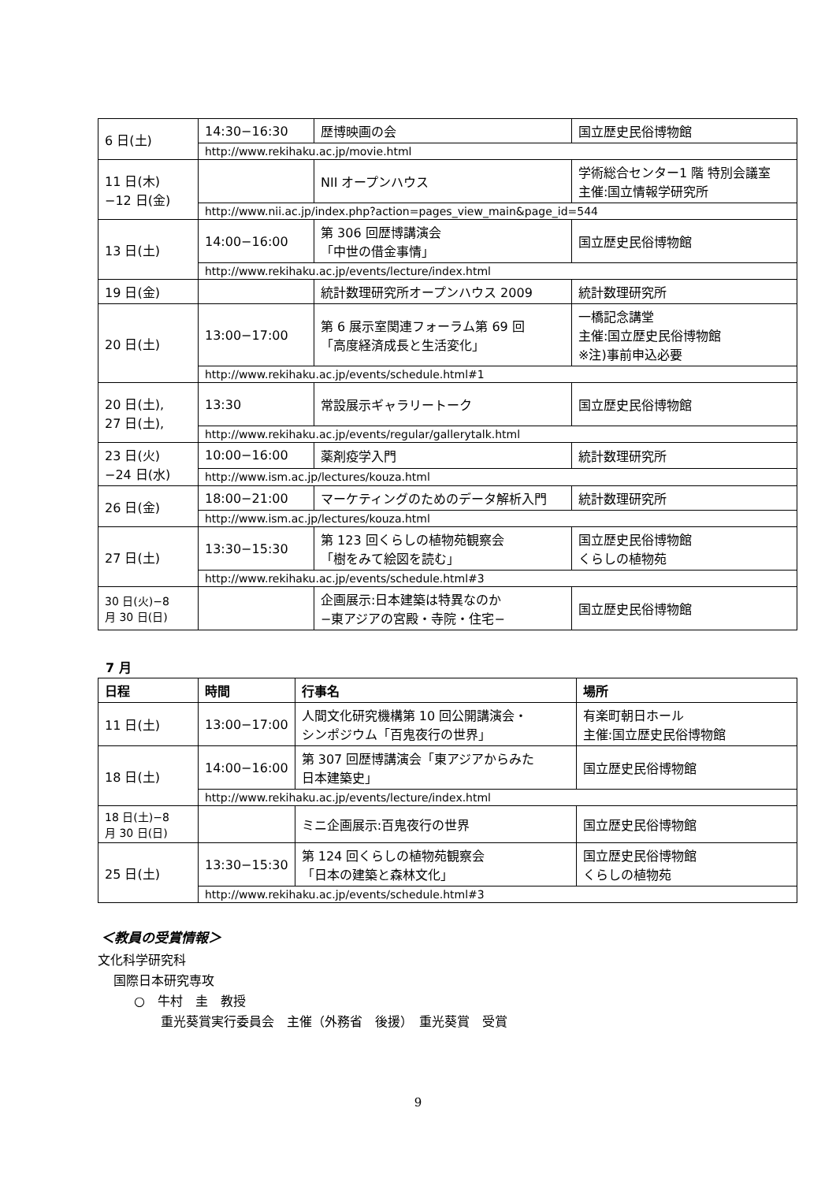| 6 日(土) | 14:30−16:30 | 歴博映画の会 | 国立歴史民俗博物館 |
| | http://www.rekihaku.ac.jp/movie.html | | |
| 11 日(木) −12 日(金) | | NII オープンハウス | 学術総合センター1 階 特別会議室 主催:国立情報学研究所 |
| | http://www.nii.ac.jp/index.php?action=pages_view_main&page_id=544 | | |
| 13 日(土) | 14:00−16:00 | 第 306 回歴博講演会 「中世の借金事情」 | 国立歴史民俗博物館 |
| | http://www.rekihaku.ac.jp/events/lecture/index.html | | |
| 19 日(金) | | 統計数理研究所オープンハウス 2009 | 統計数理研究所 |
| 20 日(土) | 13:00−17:00 | 第 6 展示室関連フォーラム第 69 回 「高度経済成長と生活変化」 | 一橋記念講堂 主催:国立歴史民俗博物館 ※注)事前申込必要 |
| | http://www.rekihaku.ac.jp/events/schedule.html#1 | | |
| 20 日(土), 27 日(土), | 13:30 | 常設展示ギャラリートーク | 国立歴史民俗博物館 |
| | http://www.rekihaku.ac.jp/events/regular/gallerytalk.html | | |
| 23 日(火) −24 日(水) | 10:00−16:00 | 薬剤疫学入門 | 統計数理研究所 |
| | http://www.ism.ac.jp/lectures/kouza.html | | |
| 26 日(金) | 18:00−21:00 | マーケティングのためのデータ解析入門 | 統計数理研究所 |
| | http://www.ism.ac.jp/lectures/kouza.html | | |
| 27 日(土) | 13:30−15:30 | 第 123 回くらしの植物苑観察会 「樹をみて絵図を読む」 | 国立歴史民俗博物館 くらしの植物苑 |
| | http://www.rekihaku.ac.jp/events/schedule.html#3 | | |
| 30 日(火)−8 月 30 日(日) | | 企画展示:日本建築は特異なのか −東アジアの宮殿・寺院・住宅− | 国立歴史民俗博物館 |
7 月
| 日程 | 時間 | 行事名 | 場所 |
| --- | --- | --- | --- |
| 11 日(土) | 13:00−17:00 | 人間文化研究機構第 10 回公開講演会・ シンポジウム「百鬼夜行の世界」 | 有楽町朝日ホール 主催:国立歴史民俗博物館 |
| 18 日(土) | 14:00−16:00 | 第 307 回歴博講演会「東アジアからみた 日本建築史」 | 国立歴史民俗博物館 |
| | http://www.rekihaku.ac.jp/events/lecture/index.html | | |
| 18 日(土)−8 月 30 日(日) | | ミニ企画展示:百鬼夜行の世界 | 国立歴史民俗博物館 |
| 25 日(土) | 13:30−15:30 | 第 124 回くらしの植物苑観察会 「日本の建築と森林文化」 | 国立歴史民俗博物館 くらしの植物苑 |
| | http://www.rekihaku.ac.jp/events/schedule.html#3 | | |
＜教員の受賞情報＞
文化科学研究科
国際日本研究専攻
○　牛村　圭　教授
重光葵賞実行委員会　主催（外務省　後援）　重光葵賞　受賞
9